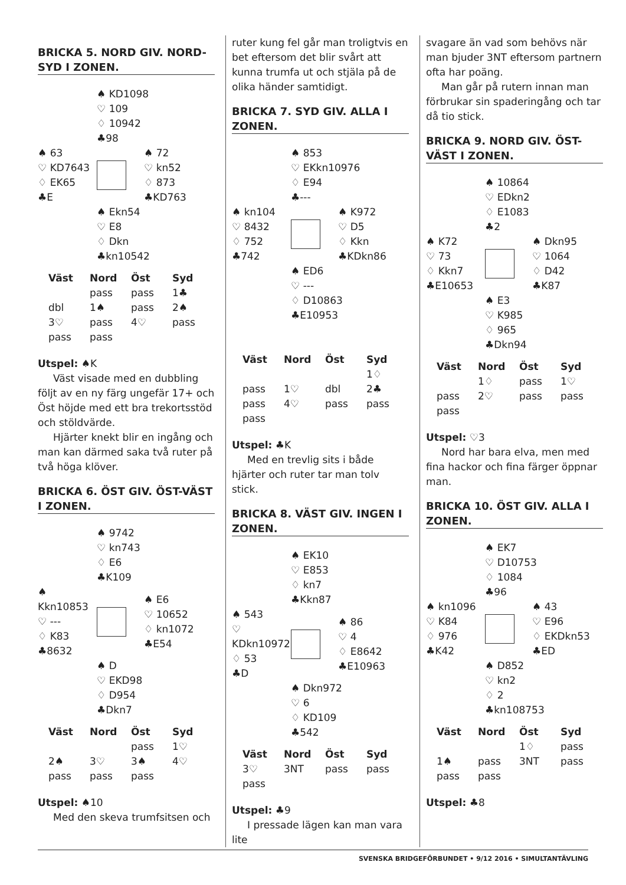BRICKA 5. NORD GIV. NORD-SYD I ZONEN.
♠ KD1098
♡ 109
♢ 10942
♣98
♠ 63
♡ KD7643
♢ EK65
♣E
♠ 72
♡ kn52
♢ 873
♣KD763
♠ Ekn54
♡ E8
♢ Dkn
♣kn10542
| Väst | Nord | Öst | Syd |
| --- | --- | --- | --- |
| | pass | pass | 1♣ |
| dbl | 1♠ | pass | 2♠ |
| 3♡ | pass | 4♡ | pass |
| pass | pass | | |
Utspel: ♠K
Väst visade med en dubbling följt av en ny färg ungefär 17+ och Öst höjde med ett bra trekortsstöd och stöldvärde.
Hjärter knekt blir en ingång och man kan därmed saka två ruter på två höga klöver.
BRICKA 6. ÖST GIV. ÖST-VÄST I ZONEN.
♠ 9742
♡ kn743
♢ E6
♣K109
♠ Kkn10853
♡ ---
♢ K83
♣8632
♠ E6
♡ 10652
♢ kn1072
♣E54
♠ D
♡ EKD98
♢ D954
♣Dkn7
| Väst | Nord | Öst | Syd |
| --- | --- | --- | --- |
| | | pass | 1♡ |
| 2♠ | 3♡ | 3♠ | 4♡ |
| pass | pass | pass | |
Utspel: ♠10
Med den skeva trumfsitsen och
ruter kung fel går man troligtvis en bet eftersom det blir svårt att kunna trumfa ut och stjäla på de olika händer samtidigt.
BRICKA 7. SYD GIV. ALLA I ZONEN.
♠ 853
♡ EKkn10976
♢ E94
♣---
♠ kn104
♡ 8432
♢ 752
♣742
♠ K972
♡ D5
♢ Kkn
♣KDkn86
♠ ED6
♡ ---
♢ D10863
♣E10953
| Väst | Nord | Öst | Syd |
| --- | --- | --- | --- |
| | | | 1♢ |
| pass | 1♡ | dbl | 2♣ |
| pass | 4♡ | pass | pass |
| pass | | | |
Utspel: ♣K
Med en trevlig sits i både hjärter och ruter tar man tolv stick.
BRICKA 8. VÄST GIV. INGEN I ZONEN.
♠ EK10
♡ E853
♢ kn7
♣Kkn87
♠ 543
♡ KDkn10972
♢ 53
♣D
♠ 86
♡ 4
♢ E8642
♣E10963
♠ Dkn972
♡ 6
♢ KD109
♣542
| Väst | Nord | Öst | Syd |
| --- | --- | --- | --- |
| 3♡ | 3NT | pass | pass |
| pass | | | |
Utspel: ♣9
I pressade lägen kan man vara lite
svagare än vad som behövs när man bjuder 3NT eftersom partnern ofta har poäng.
Man går på rutern innan man förbrukar sin spaderingång och tar då tio stick.
BRICKA 9. NORD GIV. ÖST-VÄST I ZONEN.
♠ 10864
♡ EDkn2
♢ E1083
♣2
♠ K72
♡ 73
♢ Kkn7
♣E10653
♠ Dkn95
♡ 1064
♢ D42
♣K87
♠ E3
♡ K985
♢ 965
♣Dkn94
| Väst | Nord | Öst | Syd |
| --- | --- | --- | --- |
| | 1♢ | pass | 1♡ |
| pass | 2♡ | pass | pass |
| pass | | | |
Utspel: ♡3
Nord har bara elva, men med fina hackor och fina färger öppnar man.
BRICKA 10. ÖST GIV. ALLA I ZONEN.
♠ EK7
♡ D10753
♢ 1084
♣96
♠ kn1096
♡ K84
♢ 976
♣K42
♠ 43
♡ E96
♢ EKDkn53
♣ED
♠ D852
♡ kn2
♢ 2
♣kn108753
| Väst | Nord | Öst | Syd |
| --- | --- | --- | --- |
| | | 1♢ | pass |
| 1♠ | pass | 3NT | pass |
| pass | pass | | |
Utspel: ♣8
SVENSKA BRIDGEFÖRBUNDET • 9/12 2016 • SIMULTANTÄVLING